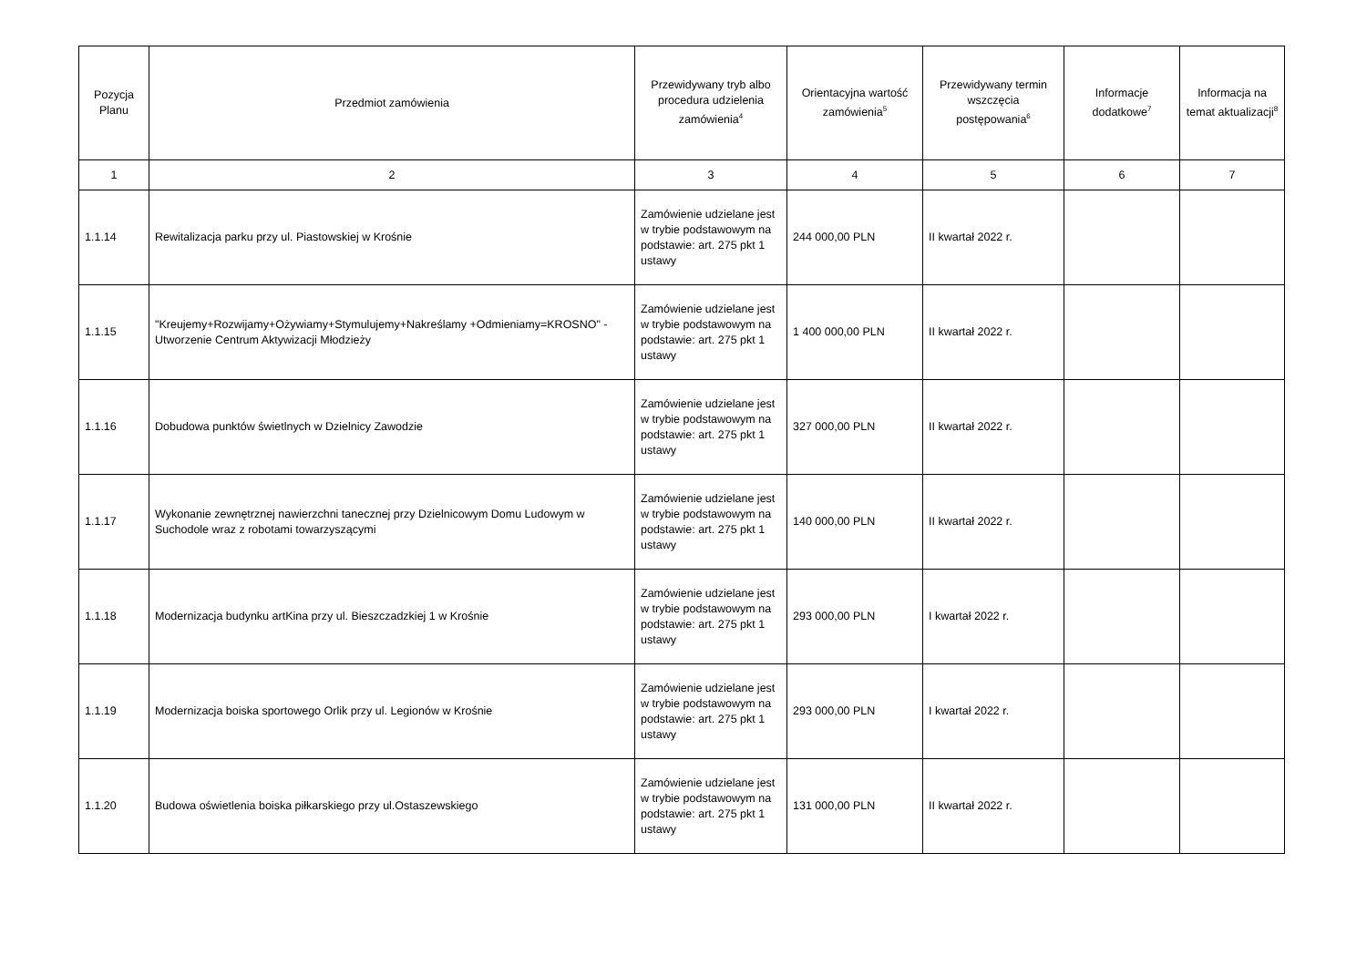| Pozycja Planu | Przedmiot zamówienia | Przewidywany tryb albo procedura udzielenia zamówienia<sup>4</sup> | Orientacyjna wartość zamówienia<sup>5</sup> | Przewidywany termin wszczęcia postępowania<sup>6</sup> | Informacje dodatkowe<sup>7</sup> | Informacja na temat aktualizacji<sup>8</sup> |
| --- | --- | --- | --- | --- | --- | --- |
| 1 | 2 | 3 | 4 | 5 | 6 | 7 |
| 1.1.14 | Rewitalizacja parku przy ul. Piastowskiej w Krośnie | Zamówienie udzielane jest w trybie podstawowym na podstawie: art. 275 pkt 1 ustawy | 244 000,00 PLN | II kwartał 2022 r. | | |
| 1.1.15 | "Kreujemy+Rozwijamy+Ożywiamy+Stymulujemy+Nakreślamy +Odmieniamy=KROSNO" - Utworzenie Centrum Aktywizacji Młodzieży | Zamówienie udzielane jest w trybie podstawowym na podstawie: art. 275 pkt 1 ustawy | 1 400 000,00 PLN | II kwartał 2022 r. | | |
| 1.1.16 | Dobudowa punktów świetlnych w Dzielnicy Zawodzie | Zamówienie udzielane jest w trybie podstawowym na podstawie: art. 275 pkt 1 ustawy | 327 000,00 PLN | II kwartał 2022 r. | | |
| 1.1.17 | Wykonanie zewnętrznej nawierzchni tanecznej przy Dzielnicowym Domu Ludowym w Suchodole wraz z robotami towarzyszącymi | Zamówienie udzielane jest w trybie podstawowym na podstawie: art. 275 pkt 1 ustawy | 140 000,00 PLN | II kwartał 2022 r. | | |
| 1.1.18 | Modernizacja budynku artKina przy ul. Bieszczadzkiej 1 w Krośnie | Zamówienie udzielane jest w trybie podstawowym na podstawie: art. 275 pkt 1 ustawy | 293 000,00 PLN | I kwartał 2022 r. | | |
| 1.1.19 | Modernizacja boiska sportowego Orlik przy ul. Legionów w Krośnie | Zamówienie udzielane jest w trybie podstawowym na podstawie: art. 275 pkt 1 ustawy | 293 000,00 PLN | I kwartał 2022 r. | | |
| 1.1.20 | Budowa oświetlenia boiska piłkarskiego przy ul.Ostaszewskiego | Zamówienie udzielane jest w trybie podstawowym na podstawie: art. 275 pkt 1 ustawy | 131 000,00 PLN | II kwartał 2022 r. | | |